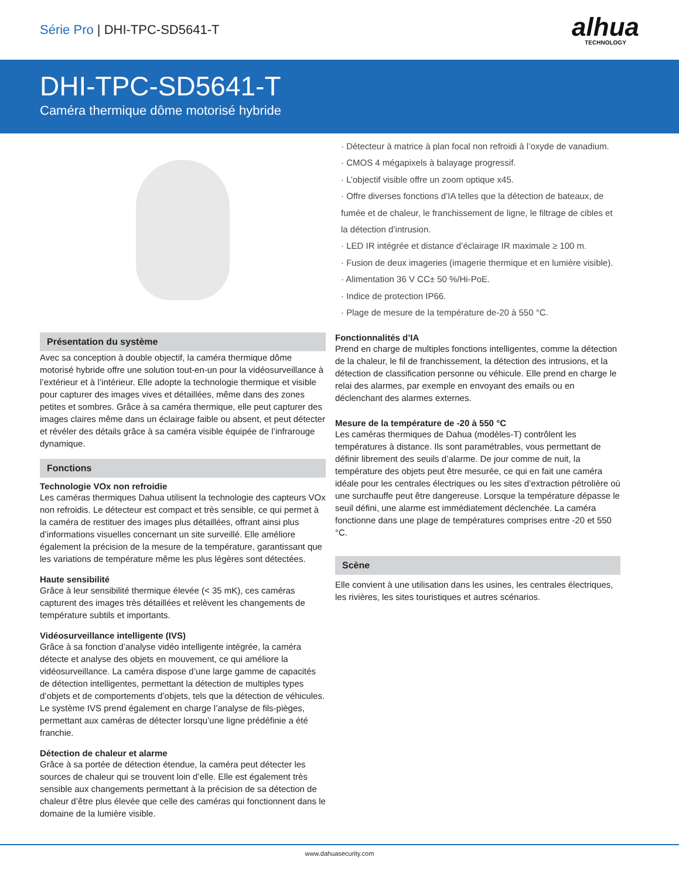Série Pro | DHI-TPC-SD5641-T
alhua
TECHNOLOGY
DHI-TPC-SD5641-T
Caméra thermique dôme motorisé hybride
Présentation du système
Avec sa conception à double objectif, la caméra thermique dôme motorisé hybride offre une solution tout-en-un pour la vidéosurveillance à l’extérieur et à l’intérieur. Elle adopte la technologie thermique et visible pour capturer des images vives et détaillées, même dans des zones petites et sombres. Grâce à sa caméra thermique, elle peut capturer des images claires même dans un éclairage faible ou absent, et peut détecter et révéler des détails grâce à sa caméra visible équipée de l’infrarouge dynamique.
Fonctions
Technologie VOx non refroidie
Les caméras thermiques Dahua utilisent la technologie des capteurs VOx non refroidis. Le détecteur est compact et très sensible, ce qui permet à la caméra de restituer des images plus détaillées, offrant ainsi plus d’informations visuelles concernant un site surveillé. Elle améliore également la précision de la mesure de la température, garantissant que les variations de température même les plus légères sont détectées.
Haute sensibilité
Grâce à leur sensibilité thermique élevée (< 35 mK), ces caméras capturent des images très détaillées et relèvent les changements de température subtils et importants.
Vidéosurveillance intelligente (IVS)
Grâce à sa fonction d’analyse vidéo intelligente intégrée, la caméra détecte et analyse des objets en mouvement, ce qui améliore la vidéosurveillance. La caméra dispose d’une large gamme de capacités de détection intelligentes, permettant la détection de multiples types d’objets et de comportements d’objets, tels que la détection de véhicules. Le système IVS prend également en charge l’analyse de fils-pièges, permettant aux caméras de détecter lorsqu’une ligne prédéfinie a été franchie.
Détection de chaleur et alarme
Grâce à sa portée de détection étendue, la caméra peut détecter les sources de chaleur qui se trouvent loin d’elle. Elle est également très sensible aux changements permettant à la précision de sa détection de chaleur d’être plus élevée que celle des caméras qui fonctionnent dans le domaine de la lumière visible.
· Détecteur à matrice à plan focal non refroidi à l’oxyde de vanadium.
· CMOS 4 mégapixels à balayage progressif.
· L’objectif visible offre un zoom optique x45.
· Offre diverses fonctions d’IA telles que la détection de bateaux, de fumée et de chaleur, le franchissement de ligne, le filtrage de cibles et la détection d’intrusion.
· LED IR intégrée et distance d’éclairage IR maximale ≥ 100 m.
· Fusion de deux imageries (imagerie thermique et en lumière visible).
· Alimentation 36 V CC± 50 %/Hi-PoE.
· Indice de protection IP66.
· Plage de mesure de la température de-20 à 550 °C.
Fonctionnalités d’IA
Prend en charge de multiples fonctions intelligentes, comme la détection de la chaleur, le fil de franchissement, la détection des intrusions, et la détection de classification personne ou véhicule. Elle prend en charge le relai des alarmes, par exemple en envoyant des emails ou en déclenchant des alarmes externes.
Mesure de la température de -20 à 550 °C
Les caméras thermiques de Dahua (modèles-T) contrôlent les températures à distance. Ils sont paramétrables, vous permettant de définir librement des seuils d’alarme. De jour comme de nuit, la température des objets peut être mesurée, ce qui en fait une caméra idéale pour les centrales électriques ou les sites d’extraction pétrolière où une surchauffe peut être dangereuse. Lorsque la température dépasse le seuil défini, une alarme est immédiatement déclenchée. La caméra fonctionne dans une plage de températures comprises entre -20 et 550 °C.
Scène
Elle convient à une utilisation dans les usines, les centrales électriques, les rivières, les sites touristiques et autres scénarios.
www.dahuasecurity.com